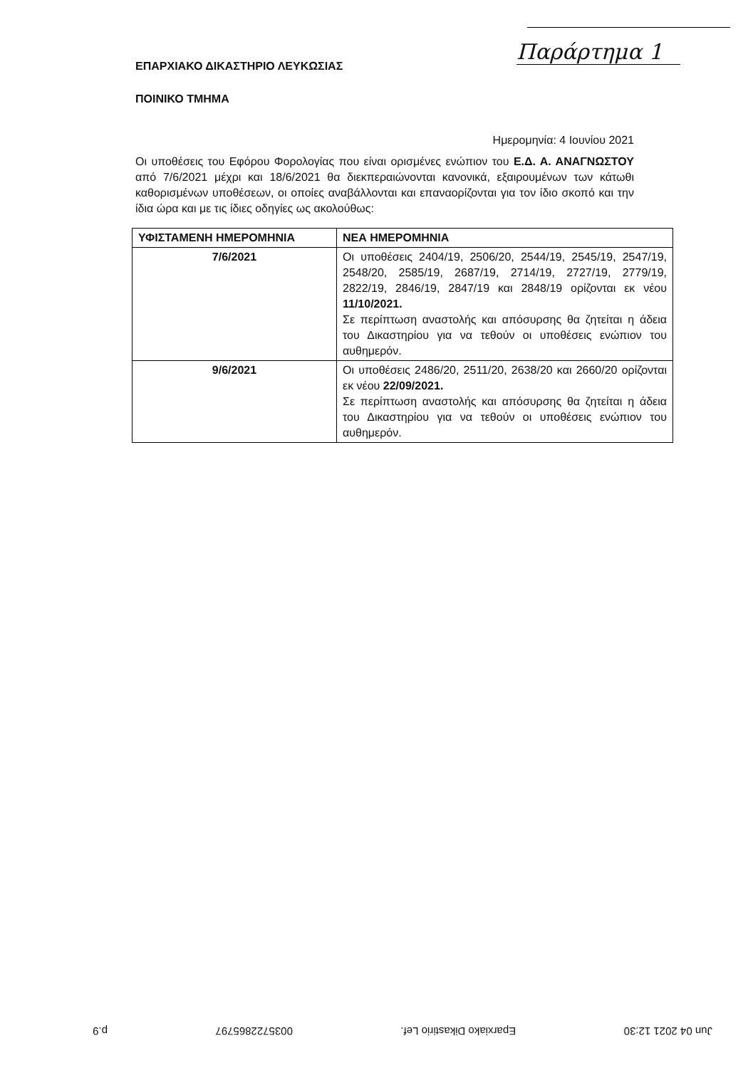Παράρτημα 1
ΕΠΑΡΧΙΑΚΟ ΔΙΚΑΣΤΗΡΙΟ ΛΕΥΚΩΣΙΑΣ
ΠΟΙΝΙΚΟ ΤΜΗΜΑ
Ημερομηνία: 4 Ιουνίου 2021
Οι υποθέσεις του Εφόρου Φορολογίας που είναι ορισμένες ενώπιον του Ε.Δ. Α. ΑΝΑΓΝΩΣΤΟΥ από 7/6/2021 μέχρι και 18/6/2021 θα διεκπεραιώνονται κανονικά, εξαιρουμένων των κάτωθι καθορισμένων υποθέσεων, οι οποίες αναβάλλονται και επαναορίζονται για τον ίδιο σκοπό και την ίδια ώρα και με τις ίδιες οδηγίες ως ακολούθως:
| ΥΦΙΣΤΑΜΕΝΗ ΗΜΕΡΟΜΗΝΙΑ | ΝΕΑ ΗΜΕΡΟΜΗΝΙΑ |
| --- | --- |
| 7/6/2021 | Οι υποθέσεις 2404/19, 2506/20, 2544/19, 2545/19, 2547/19, 2548/20, 2585/19, 2687/19, 2714/19, 2727/19, 2779/19, 2822/19, 2846/19, 2847/19 και 2848/19 ορίζονται εκ νέου 11/10/2021. Σε περίπτωση αναστολής και απόσυρσης θα ζητείται η άδεια του Δικαστηρίου για να τεθούν οι υποθέσεις ενώπιον του αυθημερόν. |
| 9/6/2021 | Οι υποθέσεις 2486/20, 2511/20, 2638/20 και 2660/20 ορίζονται εκ νέου 22/09/2021. Σε περίπτωση αναστολής και απόσυρσης θα ζητείται η άδεια του Δικαστηρίου για να τεθούν οι υποθέσεις ενώπιον του αυθημερόν. |
Jun 04 2021 12:30 Eparxiako Dikastirio Lef. 0035722865797 p.9